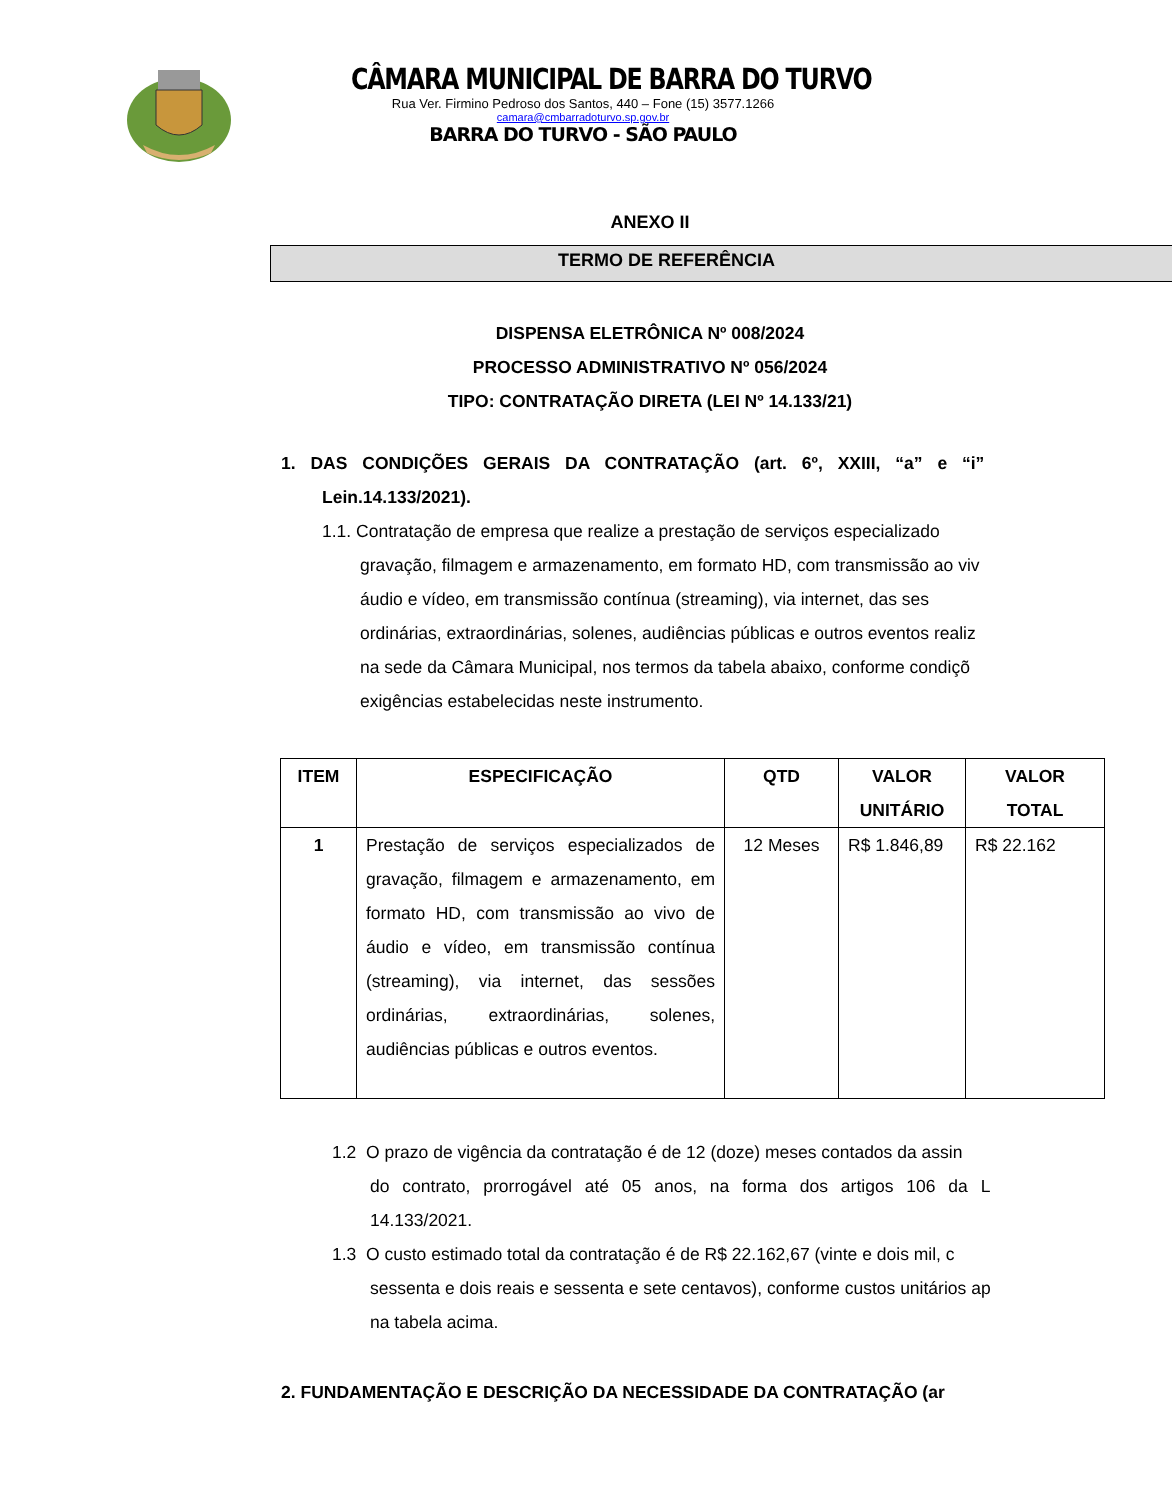CÂMARA MUNICIPAL DE BARRA DO TURVO
Rua Ver. Firmino Pedroso dos Santos, 440 – Fone (15) 3577.1266
camara@cmbarradoturvo.sp.gov.br
BARRA DO TURVO - SÃO PAULO
ANEXO II
TERMO DE REFERÊNCIA
DISPENSA ELETRÔNICA Nº 008/2024
PROCESSO ADMINISTRATIVO Nº 056/2024
TIPO: CONTRATAÇÃO DIRETA (LEI Nº 14.133/21)
1. DAS CONDIÇÕES GERAIS DA CONTRATAÇÃO (art. 6º, XXIII, “a” e “i”
Lein.14.133/2021).
1.1. Contratação de empresa que realize a prestação de serviços especializado
gravação, filmagem e armazenamento, em formato HD, com transmissão ao viv
áudio e vídeo, em transmissão contínua (streaming), via internet, das ses
ordinárias, extraordinárias, solenes, audiências públicas e outros eventos realiz
na sede da Câmara Municipal, nos termos da tabela abaixo, conforme condiçõ
exigências estabelecidas neste instrumento.
| ITEM | ESPECIFICAÇÃO | QTD | VALOR UNITÁRIO | VALOR TOTAL |
| --- | --- | --- | --- | --- |
| 1 | Prestação de serviços especializados de gravação, filmagem e armazenamento, em formato HD, com transmissão ao vivo de áudio e vídeo, em transmissão contínua (streaming), via internet, das sessões ordinárias, extraordinárias, solenes, audiências públicas e outros eventos. | 12 Meses | R$ 1.846,89 | R$ 22.162 |
1.2 O prazo de vigência da contratação é de 12 (doze) meses contados da assin
do contrato, prorrogável até 05 anos, na forma dos artigos 106 da L
14.133/2021.
1.3 O custo estimado total da contratação é de R$ 22.162,67 (vinte e dois mil, c
sessenta e dois reais e sessenta e sete centavos), conforme custos unitários ap
na tabela acima.
2. FUNDAMENTAÇÃO E DESCRIÇÃO DA NECESSIDADE DA CONTRATAÇÃO (ar